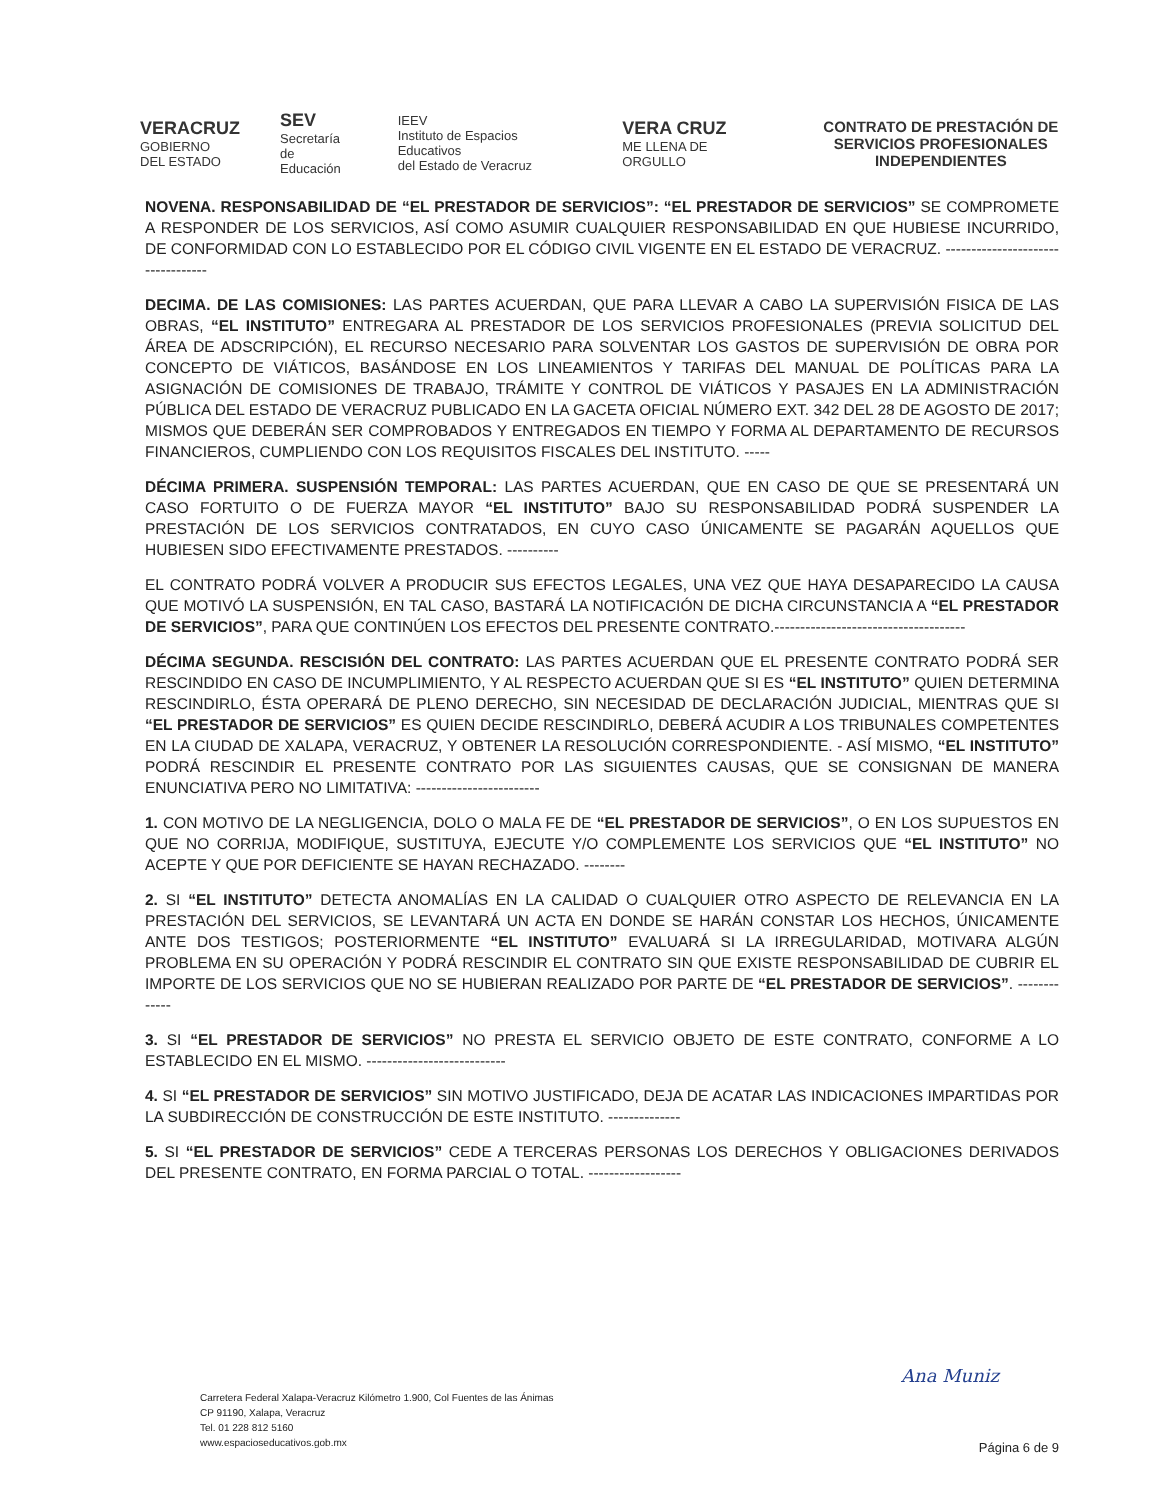VERACRUZ
GOBIERNO
DEL ESTADO
SEV
Secretaría
de Educación
IEEV
Instituto de Espacios Educativos
del Estado de Veracruz
VERA CRUZ
ME LLENA DE ORGULLO
CONTRATO DE PRESTACIÓN DE SERVICIOS PROFESIONALES INDEPENDIENTES
NOVENA. RESPONSABILIDAD DE “EL PRESTADOR DE SERVICIOS”: “EL PRESTADOR DE SERVICIOS” SE COMPROMETE A RESPONDER DE LOS SERVICIOS, ASÍ COMO ASUMIR CUALQUIER RESPONSABILIDAD EN QUE HUBIESE INCURRIDO, DE CONFORMIDAD CON LO ESTABLECIDO POR EL CÓDIGO CIVIL VIGENTE EN EL ESTADO DE VERACRUZ. ----------------------------------
DECIMA. DE LAS COMISIONES: LAS PARTES ACUERDAN, QUE PARA LLEVAR A CABO LA SUPERVISIÓN FISICA DE LAS OBRAS, “EL INSTITUTO” ENTREGARA AL PRESTADOR DE LOS SERVICIOS PROFESIONALES (PREVIA SOLICITUD DEL ÁREA DE ADSCRIPCIÓN), EL RECURSO NECESARIO PARA SOLVENTAR LOS GASTOS DE SUPERVISIÓN DE OBRA POR CONCEPTO DE VIÁTICOS, BASÁNDOSE EN LOS LINEAMIENTOS Y TARIFAS DEL MANUAL DE POLÍTICAS PARA LA ASIGNACIÓN DE COMISIONES DE TRABAJO, TRÁMITE Y CONTROL DE VIÁTICOS Y PASAJES EN LA ADMINISTRACIÓN PÚBLICA DEL ESTADO DE VERACRUZ PUBLICADO EN LA GACETA OFICIAL NÚMERO EXT. 342 DEL 28 DE AGOSTO DE 2017; MISMOS QUE DEBERÁN SER COMPROBADOS Y ENTREGADOS EN TIEMPO Y FORMA AL DEPARTAMENTO DE RECURSOS FINANCIEROS, CUMPLIENDO CON LOS REQUISITOS FISCALES DEL INSTITUTO. -----
DÉCIMA PRIMERA. SUSPENSIÓN TEMPORAL: LAS PARTES ACUERDAN, QUE EN CASO DE QUE SE PRESENTARÁ UN CASO FORTUITO O DE FUERZA MAYOR “EL INSTITUTO” BAJO SU RESPONSABILIDAD PODRÁ SUSPENDER LA PRESTACIÓN DE LOS SERVICIOS CONTRATADOS, EN CUYO CASO ÚNICAMENTE SE PAGARÁN AQUELLOS QUE HUBIESEN SIDO EFECTIVAMENTE PRESTADOS. ----------
EL CONTRATO PODRÁ VOLVER A PRODUCIR SUS EFECTOS LEGALES, UNA VEZ QUE HAYA DESAPARECIDO LA CAUSA QUE MOTIVÓ LA SUSPENSIÓN, EN TAL CASO, BASTARÁ LA NOTIFICACIÓN DE DICHA CIRCUNSTANCIA A “EL PRESTADOR DE SERVICIOS”, PARA QUE CONTINÚEN LOS EFECTOS DEL PRESENTE CONTRATO.-------------------------------------
DÉCIMA SEGUNDA. RESCISIÓN DEL CONTRATO: LAS PARTES ACUERDAN QUE EL PRESENTE CONTRATO PODRÁ SER RESCINDIDO EN CASO DE INCUMPLIMIENTO, Y AL RESPECTO ACUERDAN QUE SI ES “EL INSTITUTO” QUIEN DETERMINA RESCINDIRLO, ÉSTA OPERARÁ DE PLENO DERECHO, SIN NECESIDAD DE DECLARACIÓN JUDICIAL, MIENTRAS QUE SI “EL PRESTADOR DE SERVICIOS” ES QUIEN DECIDE RESCINDIRLO, DEBERÁ ACUDIR A LOS TRIBUNALES COMPETENTES EN LA CIUDAD DE XALAPA, VERACRUZ, Y OBTENER LA RESOLUCIÓN CORRESPONDIENTE. - ASÍ MISMO, “EL INSTITUTO” PODRÁ RESCINDIR EL PRESENTE CONTRATO POR LAS SIGUIENTES CAUSAS, QUE SE CONSIGNAN DE MANERA ENUNCIATIVA PERO NO LIMITATIVA: ------------------------
1. CON MOTIVO DE LA NEGLIGENCIA, DOLO O MALA FE DE “EL PRESTADOR DE SERVICIOS”, O EN LOS SUPUESTOS EN QUE NO CORRIJA, MODIFIQUE, SUSTITUYA, EJECUTE Y/O COMPLEMENTE LOS SERVICIOS QUE “EL INSTITUTO” NO ACEPTE Y QUE POR DEFICIENTE SE HAYAN RECHAZADO. --------
2. SI “EL INSTITUTO” DETECTA ANOMALÍAS EN LA CALIDAD O CUALQUIER OTRO ASPECTO DE RELEVANCIA EN LA PRESTACIÓN DEL SERVICIOS, SE LEVANTARÁ UN ACTA EN DONDE SE HARÁN CONSTAR LOS HECHOS, ÚNICAMENTE ANTE DOS TESTIGOS; POSTERIORMENTE “EL INSTITUTO” EVALUARÁ SI LA IRREGULARIDAD, MOTIVARA ALGÚN PROBLEMA EN SU OPERACIÓN Y PODRÁ RESCINDIR EL CONTRATO SIN QUE EXISTE RESPONSABILIDAD DE CUBRIR EL IMPORTE DE LOS SERVICIOS QUE NO SE HUBIERAN REALIZADO POR PARTE DE “EL PRESTADOR DE SERVICIOS”. -------------
3. SI “EL PRESTADOR DE SERVICIOS” NO PRESTA EL SERVICIO OBJETO DE ESTE CONTRATO, CONFORME A LO ESTABLECIDO EN EL MISMO. ---------------------------
4. SI “EL PRESTADOR DE SERVICIOS” SIN MOTIVO JUSTIFICADO, DEJA DE ACATAR LAS INDICACIONES IMPARTIDAS POR LA SUBDIRECCIÓN DE CONSTRUCCIÓN DE ESTE INSTITUTO. --------------
5. SI “EL PRESTADOR DE SERVICIOS” CEDE A TERCERAS PERSONAS LOS DERECHOS Y OBLIGACIONES DERIVADOS DEL PRESENTE CONTRATO, EN FORMA PARCIAL O TOTAL. ------------------
Carretera Federal Xalapa-Veracruz Kilómetro 1.900, Col Fuentes de las Ánimas
CP 91190, Xalapa, Veracruz
Tel. 01 228 812 5160
www.espacioseducativos.gob.mx
Ana Muniz
Página 6 de 9